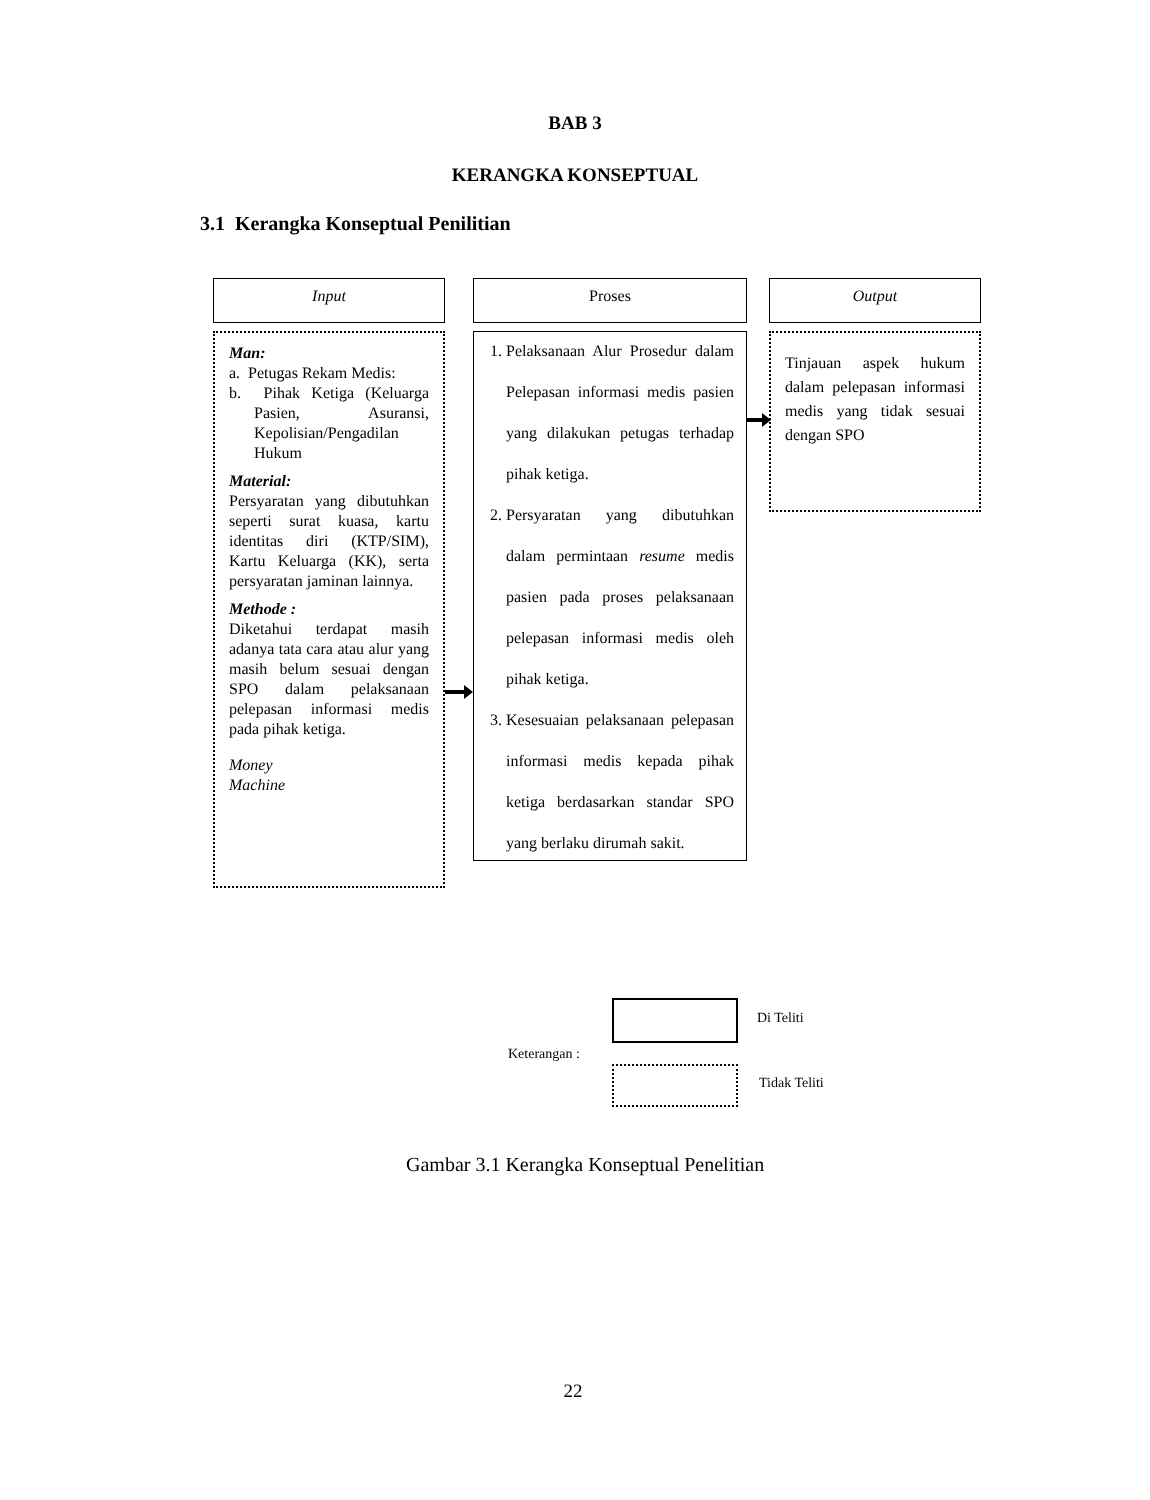BAB 3
KERANGKA KONSEPTUAL
3.1 Kerangka Konseptual Penilitian
Input Proses Output
Man:
a. Petugas Rekam Medis:
b. Pihak Ketiga (Keluarga Pasien, Asuransi, Kepolisian/Pengadilan Hukum
Material:
Persyaratan yang dibutuhkan seperti surat kuasa, kartu identitas diri (KTP/SIM), Kartu Keluarga (KK), serta persyaratan jaminan lainnya.
Methode :
Diketahui terdapat masih adanya tata cara atau alur yang masih belum sesuai dengan SPO dalam pelaksanaan pelepasan informasi medis pada pihak ketiga.
Money
Machine
1. Pelaksanaan Alur Prosedur dalam Pelepasan informasi medis pasien yang dilakukan petugas terhadap pihak ketiga.
2. Persyaratan yang dibutuhkan dalam permintaan resume medis pasien pada proses pelaksanaan pelepasan informasi medis oleh pihak ketiga.
3. Kesesuaian pelaksanaan pelepasan informasi medis kepada pihak ketiga berdasarkan standar SPO yang berlaku dirumah sakit.
Tinjauan aspek hukum dalam pelepasan informasi medis yang tidak sesuai dengan SPO
Di Teliti
Keterangan :
Tidak Teliti
Gambar 3.1 Kerangka Konseptual Penelitian
22